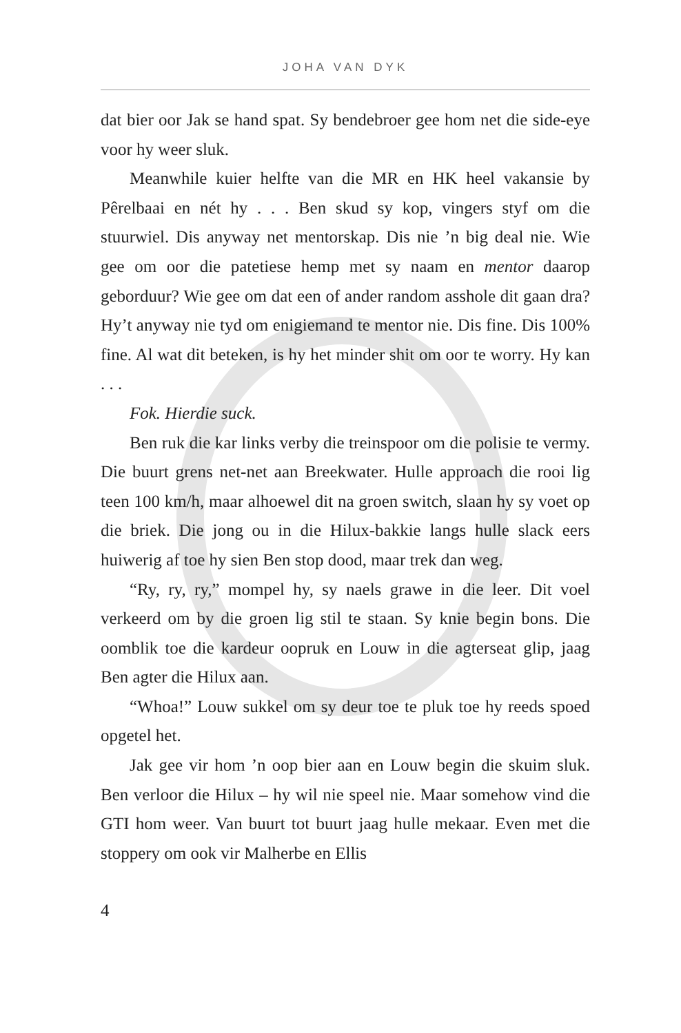JOHA VAN DYK
dat bier oor Jak se hand spat. Sy bendebroer gee hom net die side-eye voor hy weer sluk.
Meanwhile kuier helfte van die MR en HK heel vakansie by Pêrelbaai en nét hy . . . Ben skud sy kop, vingers styf om die stuurwiel. Dis anyway net mentorskap. Dis nie ’n big deal nie. Wie gee om oor die patetiese hemp met sy naam en mentor daarop geborduur? Wie gee om dat een of ander random asshole dit gaan dra? Hy’t anyway nie tyd om enigiemand te mentor nie. Dis fine. Dis 100% fine. Al wat dit beteken, is hy het minder shit om oor te worry. Hy kan . . .
Fok. Hierdie suck.
Ben ruk die kar links verby die treinspoor om die polisie te vermy. Die buurt grens net-net aan Breekwater. Hulle approach die rooi lig teen 100 km/h, maar alhoewel dit na groen switch, slaan hy sy voet op die briek. Die jong ou in die Hilux-bakkie langs hulle slack eers huiwerig af toe hy sien Ben stop dood, maar trek dan weg.
“Ry, ry, ry,” mompel hy, sy naels grawe in die leer. Dit voel verkeerd om by die groen lig stil te staan. Sy knie begin bons. Die oomblik toe die kardeur oopruk en Louw in die agterseat glip, jaag Ben agter die Hilux aan.
“Whoa!” Louw sukkel om sy deur toe te pluk toe hy reeds spoed opgetel het.
Jak gee vir hom ’n oop bier aan en Louw begin die skuim sluk. Ben verloor die Hilux – hy wil nie speel nie. Maar somehow vind die GTI hom weer. Van buurt tot buurt jaag hulle mekaar. Even met die stoppery om ook vir Malherbe en Ellis
4